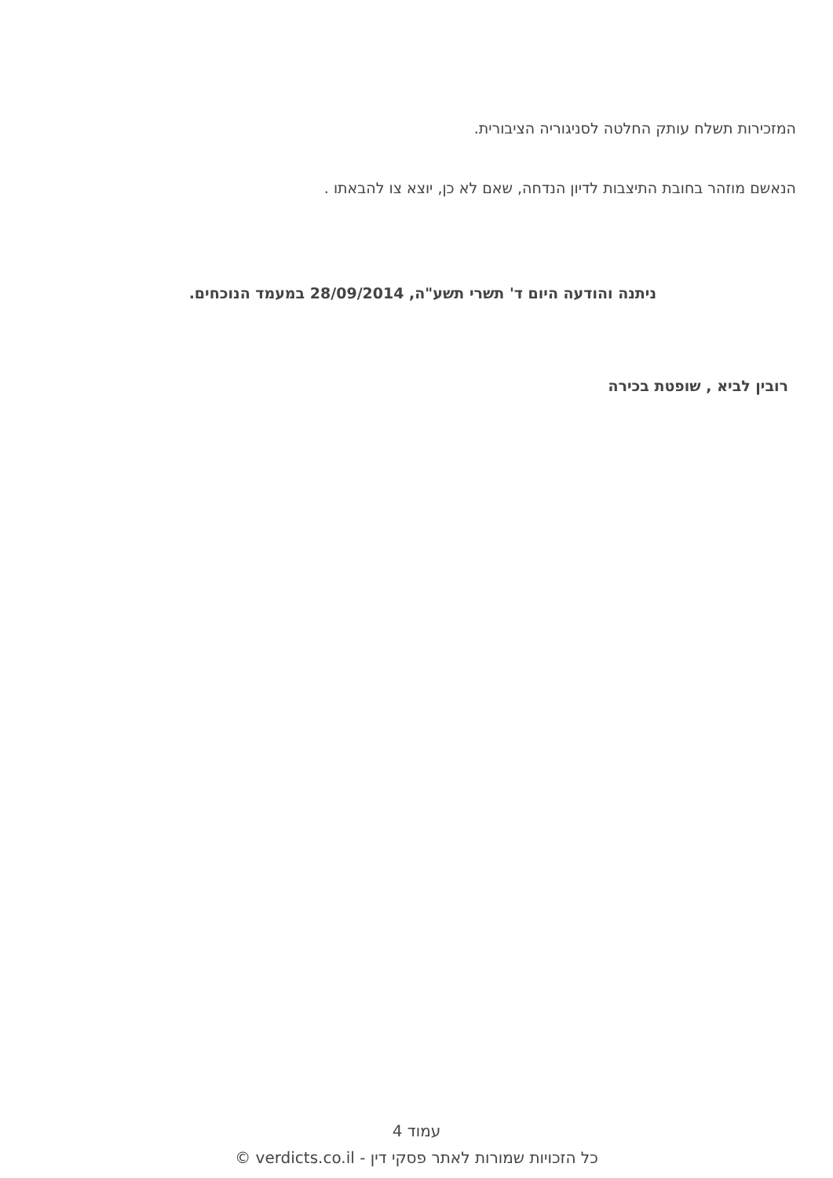המזכירות תשלח עותק החלטה לסניגוריה הציבורית.
הנאשם מוזהר בחובת התיצבות לדיון הנדחה, שאם לא כן, יוצא צו להבאתו .
ניתנה והודעה היום ד' תשרי תשע"ה, 28/09/2014 במעמד הנוכחים.
רובין לביא , שופטת בכירה
עמוד 4
כל הזכויות שמורות לאתר פסקי דין - verdicts.co.il ©